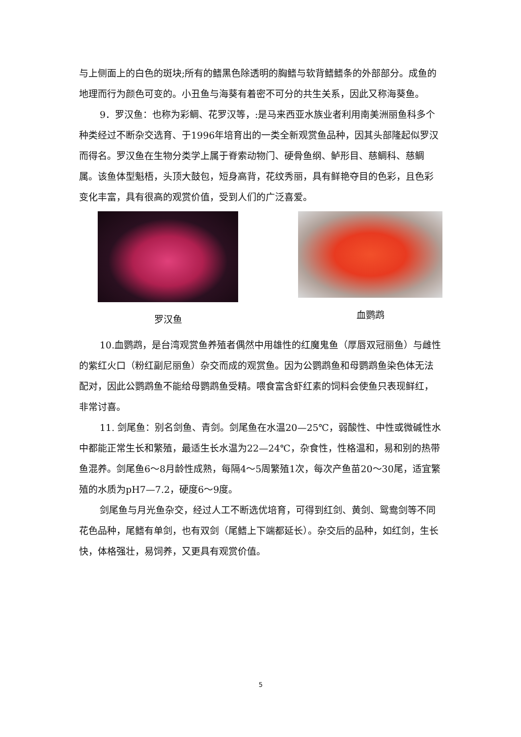与上侧面上的白色的斑块;所有的鳍黑色除透明的胸鳍与软背鳍鳍条的外部部分。成鱼的地理而行为颜色可变的。小丑鱼与海葵有着密不可分的共生关系，因此又称海葵鱼。
9．罗汉鱼：也称为彩鲷、花罗汉等，:是马来西亚水族业者利用南美洲丽鱼科多个种类经过不断杂交选育、于1996年培育出的一类全新观赏鱼品种，因其头部隆起似罗汉而得名。罗汉鱼在生物分类学上属于脊索动物门、硬骨鱼纲、鲈形目、慈鲷科、慈鲷属。该鱼体型魁梧，头顶大鼓包，短身高背，花纹秀丽，具有鲜艳夺目的色彩，且色彩变化丰富，具有很高的观赏价值，受到人们的广泛喜爱。
罗汉鱼 血鹦鹉
10.血鹦鹉，是台湾观赏鱼养殖者偶然中用雄性的红魔鬼鱼（厚唇双冠丽鱼）与雌性的紫红火口（粉红副尼丽鱼）杂交而成的观赏鱼。因为公鹦鹉鱼和母鹦鹉鱼染色体无法配对，因此公鹦鹉鱼不能给母鹦鹉鱼受精。喂食富含虾红素的饲料会使鱼只表现鲜红，非常讨喜。
11. 剑尾鱼：别名剑鱼、青剑。剑尾鱼在水温20—25℃，弱酸性、中性或微碱性水中都能正常生长和繁殖，最适生长水温为22—24℃，杂食性，性格温和，易和别的热带鱼混养。剑尾鱼6～8月龄性成熟，每隔4～5周繁殖1次，每次产鱼苗20～30尾，适宜繁殖的水质为pH7—7.2，硬度6～9度。
剑尾鱼与月光鱼杂交，经过人工不断选优培育，可得到红剑、黄剑、鸳鸯剑等不同花色品种，尾鳍有单剑，也有双剑（尾鳍上下端都延长）。杂交后的品种，如红剑，生长快，体格强壮，易饲养，又更具有观赏价值。
5